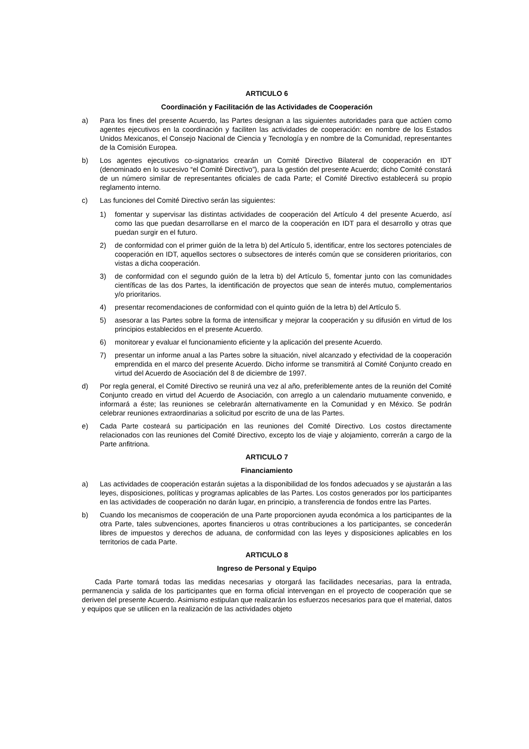ARTICULO 6
Coordinación y Facilitación de las Actividades de Cooperación
a) Para los fines del presente Acuerdo, las Partes designan a las siguientes autoridades para que actúen como agentes ejecutivos en la coordinación y faciliten las actividades de cooperación: en nombre de los Estados Unidos Mexicanos, el Consejo Nacional de Ciencia y Tecnología y en nombre de la Comunidad, representantes de la Comisión Europea.
b) Los agentes ejecutivos co-signatarios crearán un Comité Directivo Bilateral de cooperación en IDT (denominado en lo sucesivo “el Comité Directivo”), para la gestión del presente Acuerdo; dicho Comité constará de un número similar de representantes oficiales de cada Parte; el Comité Directivo establecerá su propio reglamento interno.
c) Las funciones del Comité Directivo serán las siguientes:
1) fomentar y supervisar las distintas actividades de cooperación del Artículo 4 del presente Acuerdo, así como las que puedan desarrollarse en el marco de la cooperación en IDT para el desarrollo y otras que puedan surgir en el futuro.
2) de conformidad con el primer guión de la letra b) del Artículo 5, identificar, entre los sectores potenciales de cooperación en IDT, aquellos sectores o subsectores de interés común que se consideren prioritarios, con vistas a dicha cooperación.
3) de conformidad con el segundo guión de la letra b) del Artículo 5, fomentar junto con las comunidades científicas de las dos Partes, la identificación de proyectos que sean de interés mutuo, complementarios y/o prioritarios.
4) presentar recomendaciones de conformidad con el quinto guión de la letra b) del Artículo 5.
5) asesorar a las Partes sobre la forma de intensificar y mejorar la cooperación y su difusión en virtud de los principios establecidos en el presente Acuerdo.
6) monitorear y evaluar el funcionamiento eficiente y la aplicación del presente Acuerdo.
7) presentar un informe anual a las Partes sobre la situación, nivel alcanzado y efectividad de la cooperación emprendida en el marco del presente Acuerdo. Dicho informe se transmitirá al Comité Conjunto creado en virtud del Acuerdo de Asociación del 8 de diciembre de 1997.
d) Por regla general, el Comité Directivo se reunirá una vez al año, preferiblemente antes de la reunión del Comité Conjunto creado en virtud del Acuerdo de Asociación, con arreglo a un calendario mutuamente convenido, e informará a éste; las reuniones se celebrarán alternativamente en la Comunidad y en México. Se podrán celebrar reuniones extraordinarias a solicitud por escrito de una de las Partes.
e) Cada Parte costeará su participación en las reuniones del Comité Directivo. Los costos directamente relacionados con las reuniones del Comité Directivo, excepto los de viaje y alojamiento, correrán a cargo de la Parte anfitriona.
ARTICULO 7
Financiamiento
a) Las actividades de cooperación estarán sujetas a la disponibilidad de los fondos adecuados y se ajustarán a las leyes, disposiciones, políticas y programas aplicables de las Partes. Los costos generados por los participantes en las actividades de cooperación no darán lugar, en principio, a transferencia de fondos entre las Partes.
b) Cuando los mecanismos de cooperación de una Parte proporcionen ayuda económica a los participantes de la otra Parte, tales subvenciones, aportes financieros u otras contribuciones a los participantes, se concederán libres de impuestos y derechos de aduana, de conformidad con las leyes y disposiciones aplicables en los territorios de cada Parte.
ARTICULO 8
Ingreso de Personal y Equipo
Cada Parte tomará todas las medidas necesarias y otorgará las facilidades necesarias, para la entrada, permanencia y salida de los participantes que en forma oficial intervengan en el proyecto de cooperación que se deriven del presente Acuerdo. Asimismo estipulan que realizarán los esfuerzos necesarios para que el material, datos y equipos que se utilicen en la realización de las actividades objeto